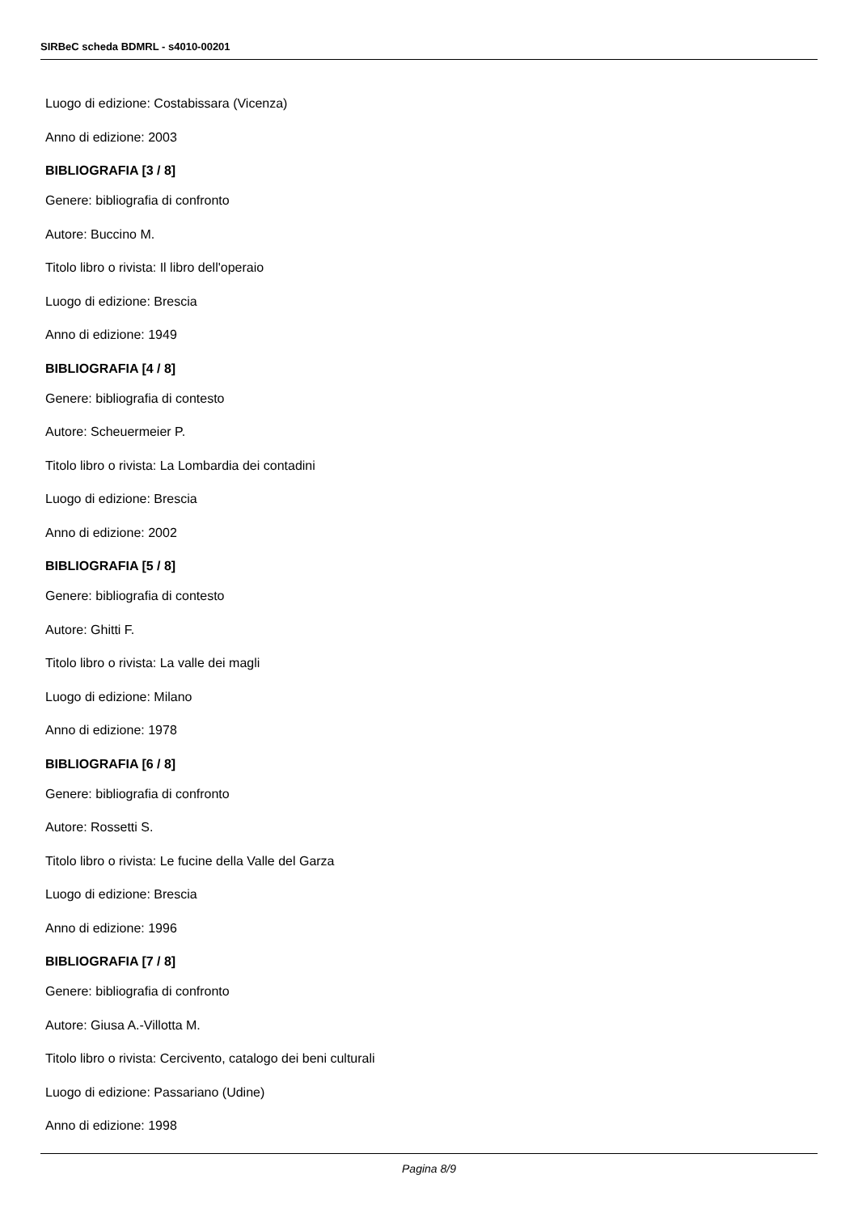SIRBeC scheda BDMRL - s4010-00201
Luogo di edizione: Costabissara (Vicenza)
Anno di edizione: 2003
BIBLIOGRAFIA [3 / 8]
Genere: bibliografia di confronto
Autore: Buccino M.
Titolo libro o rivista: Il libro dell'operaio
Luogo di edizione: Brescia
Anno di edizione: 1949
BIBLIOGRAFIA [4 / 8]
Genere: bibliografia di contesto
Autore: Scheuermeier P.
Titolo libro o rivista: La Lombardia dei contadini
Luogo di edizione: Brescia
Anno di edizione: 2002
BIBLIOGRAFIA [5 / 8]
Genere: bibliografia di contesto
Autore: Ghitti F.
Titolo libro o rivista: La valle dei magli
Luogo di edizione: Milano
Anno di edizione: 1978
BIBLIOGRAFIA [6 / 8]
Genere: bibliografia di confronto
Autore: Rossetti S.
Titolo libro o rivista: Le fucine della Valle del Garza
Luogo di edizione: Brescia
Anno di edizione: 1996
BIBLIOGRAFIA [7 / 8]
Genere: bibliografia di confronto
Autore: Giusa A.-Villotta M.
Titolo libro o rivista: Cercivento, catalogo dei beni culturali
Luogo di edizione: Passariano (Udine)
Anno di edizione: 1998
Pagina 8/9